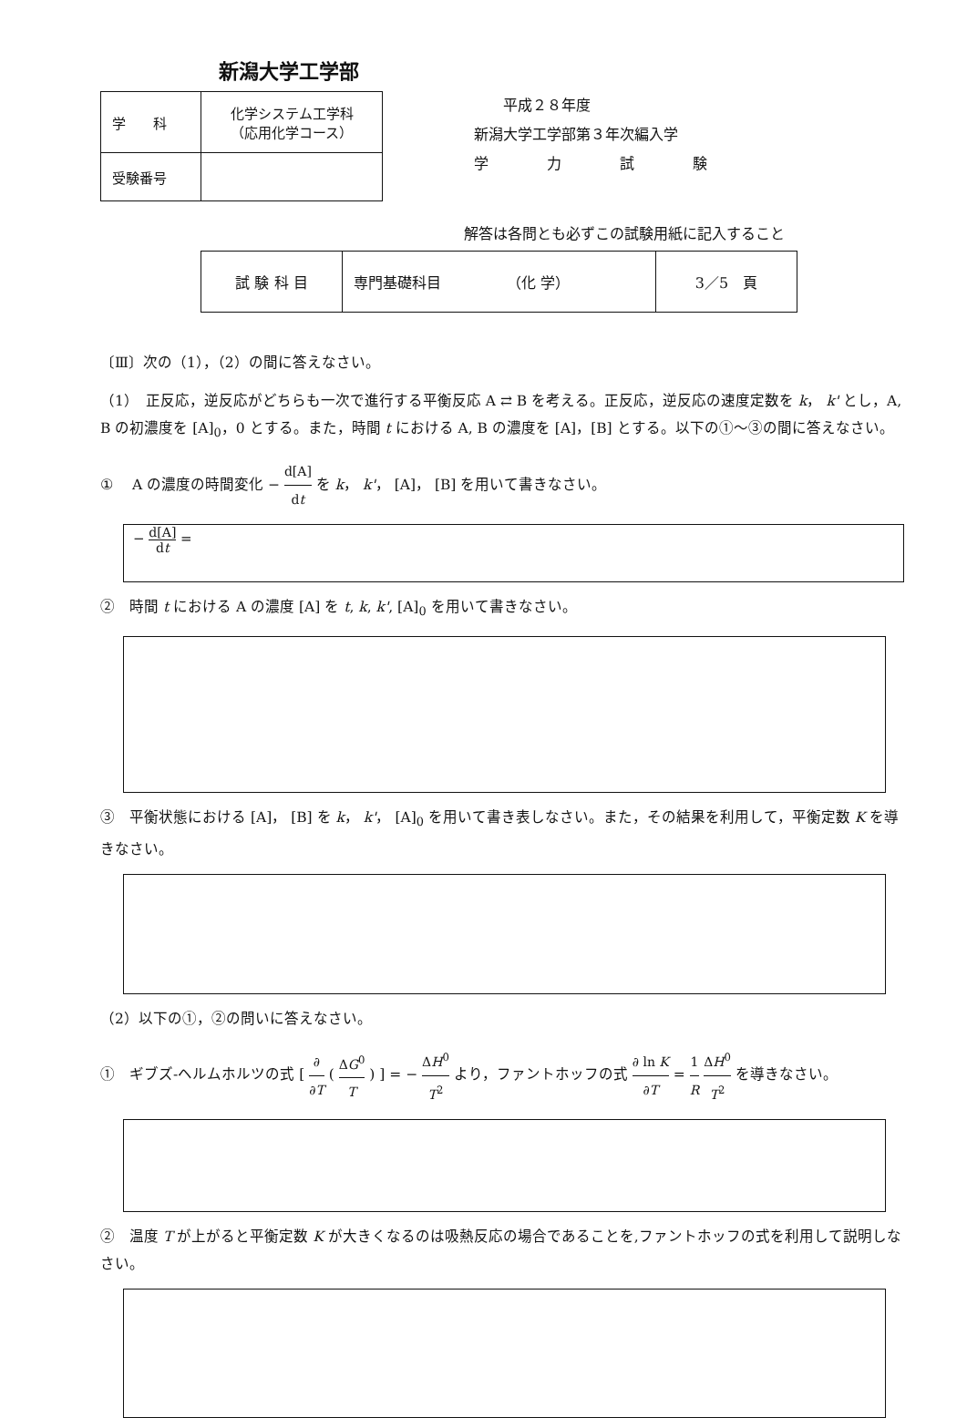新潟大学工学部
| 学 科 | 化学システム工学科 （応用化学コース） |
| 受験番号 | |
　　平成２８年度
新潟大学工学部第３年次編入学
学　　　　力　　　　試　　　　験
解答は各問とも必ずこの試験用紙に記入すること
| 試 験 科 目 | 専門基礎科目 （化 学） | 3／5 頁 |
〔Ⅲ〕次の（1），（2）の間に答えなさい。
（1）　正反応，逆反応がどちらも一次で進行する平衡反応 A ⇄ B を考える。正反応，逆反応の速度定数を k， k' とし，A, B の初濃度を [A]<sub>0</sub>，0 とする。また，時間 t における A, B の濃度を [A]，[B] とする。以下の①～③の間に答えなさい。
①　 A の濃度の時間変化 − d[A] dt を k， k'， [A]， [B] を用いて書きなさい。
− d[A] dt =
②　時間 t における A の濃度 [A] を t, k, k', [A]<sub>0</sub> を用いて書きなさい。
③　平衡状態における [A]， [B] を k， k'， [A]<sub>0</sub> を用いて書き表しなさい。また，その結果を利用して，平衡定数 K を導きなさい。
（2）以下の①，②の問いに答えなさい。
①　ギブズ-ヘルムホルツの式 [ ∂ ∂T ( ΔG<sup>0</sup> T ) ] = − ΔH<sup>0</sup> T<sup>2</sup> より，ファントホッフの式 ∂ ln K ∂T = 1 R ΔH<sup>0</sup> T<sup>2</sup> を導きなさい。
②　温度 T が上がると平衡定数 K が大きくなるのは吸熱反応の場合であることを,ファントホッフの式を利用して説明しなさい。